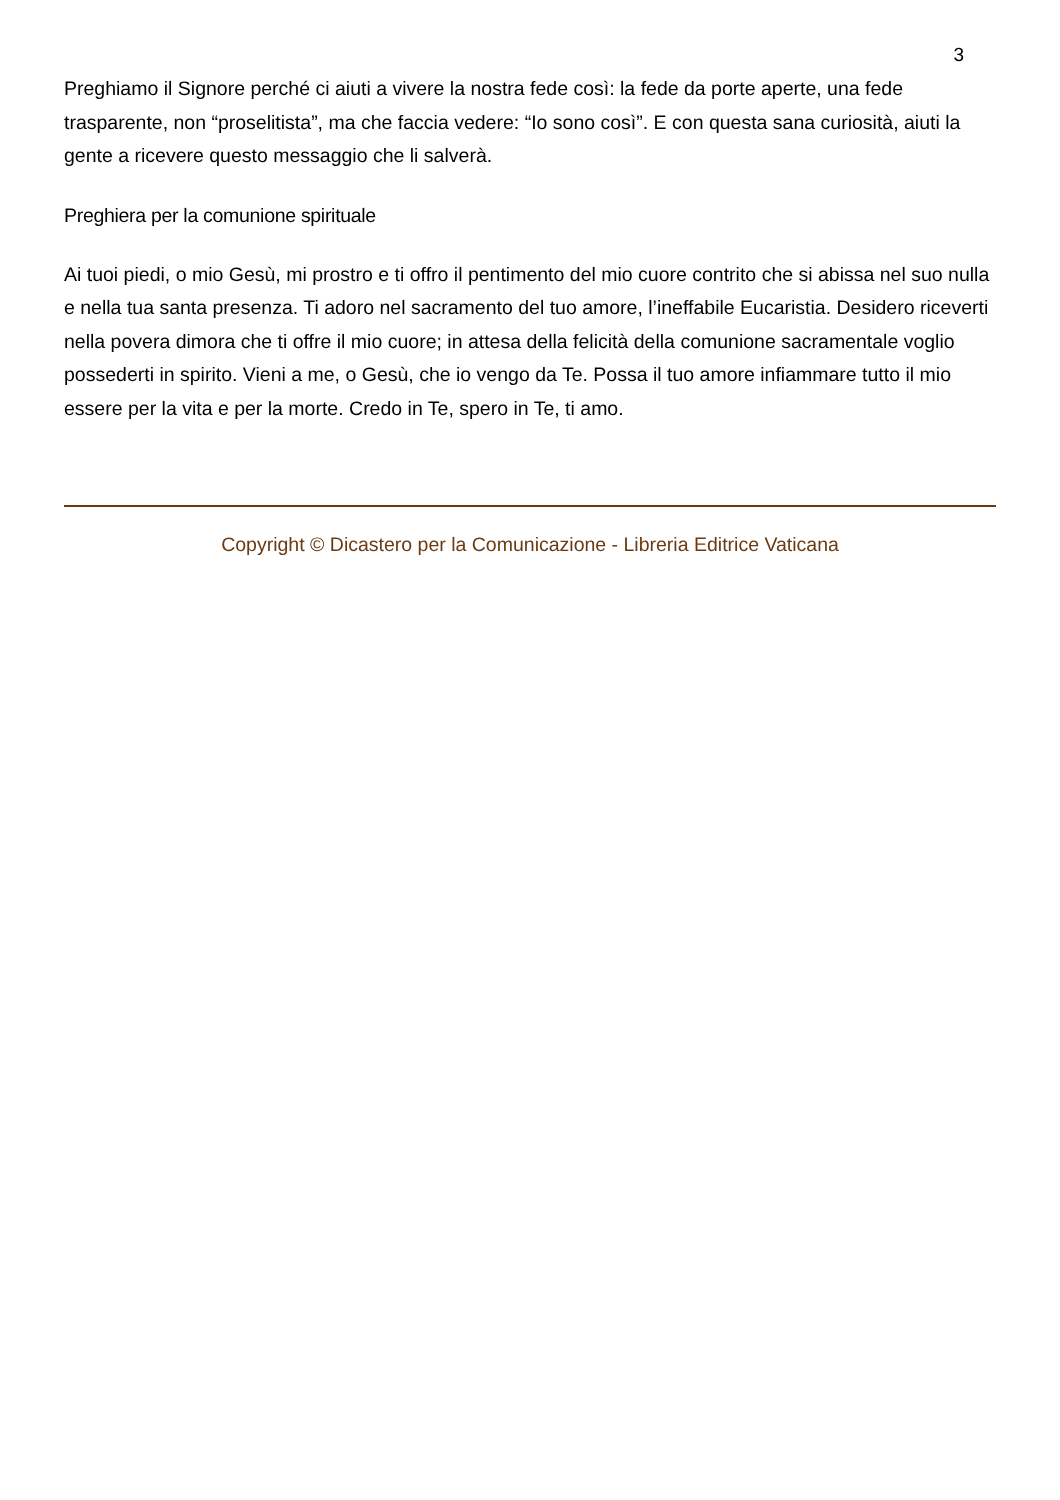3
Preghiamo il Signore perché ci aiuti a vivere la nostra fede così: la fede da porte aperte, una fede trasparente, non “proselitista”, ma che faccia vedere: “Io sono così”. E con questa sana curiosità, aiuti la gente a ricevere questo messaggio che li salverà.
Preghiera per la comunione spirituale
Ai tuoi piedi, o mio Gesù, mi prostro e ti offro il pentimento del mio cuore contrito che si abissa nel suo nulla e nella tua santa presenza. Ti adoro nel sacramento del tuo amore, l’ineffabile Eucaristia. Desidero riceverti nella povera dimora che ti offre il mio cuore; in attesa della felicità della comunione sacramentale voglio possederti in spirito. Vieni a me, o Gesù, che io vengo da Te. Possa il tuo amore infiammare tutto il mio essere per la vita e per la morte. Credo in Te, spero in Te, ti amo.
Copyright © Dicastero per la Comunicazione - Libreria Editrice Vaticana